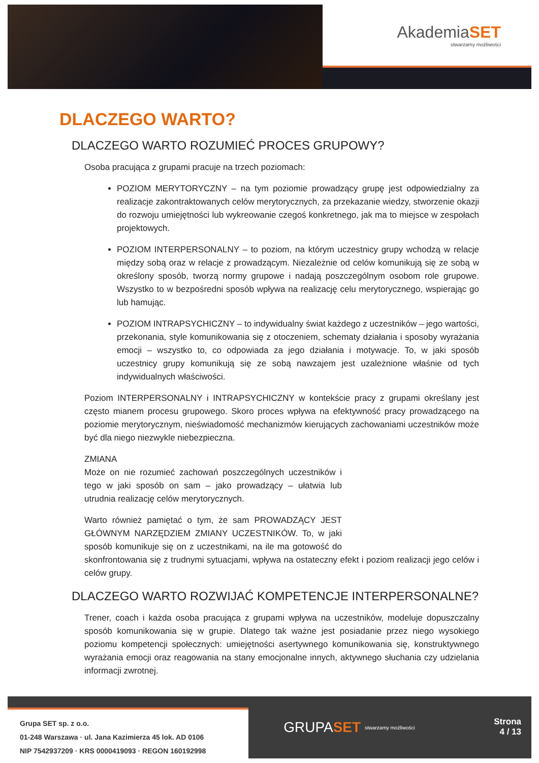AkademiaSET
stwarzamy możliwości
DLACZEGO WARTO?
DLACZEGO WARTO ROZUMIEĆ PROCES GRUPOWY?
Osoba pracująca z grupami pracuje na trzech poziomach:
POZIOM MERYTORYCZNY – na tym poziomie prowadzący grupę jest odpowiedzialny za realizacje zakontraktowanych celów merytorycznych, za przekazanie wiedzy, stworzenie okazji do rozwoju umiejętności lub wykreowanie czegoś konkretnego, jak ma to miejsce w zespołach projektowych.
POZIOM INTERPERSONALNY – to poziom, na którym uczestnicy grupy wchodzą w relacje między sobą oraz w relacje z prowadzącym. Niezależnie od celów komunikują się ze sobą w określony sposób, tworzą normy grupowe i nadają poszczególnym osobom role grupowe. Wszystko to w bezpośredni sposób wpływa na realizację celu merytorycznego, wspierając go lub hamując.
POZIOM INTRAPSYCHICZNY – to indywidualny świat każdego z uczestników – jego wartości, przekonania, style komunikowania się z otoczeniem, schematy działania i sposoby wyrażania emocji – wszystko to, co odpowiada za jego działania i motywacje. To, w jaki sposób uczestnicy grupy komunikują się ze sobą nawzajem jest uzależnione właśnie od tych indywidualnych właściwości.
Poziom INTERPERSONALNY i INTRAPSYCHICZNY w kontekście pracy z grupami określany jest często mianem procesu grupowego. Skoro proces wpływa na efektywność pracy prowadzącego na poziomie merytorycznym, nieświadomość mechanizmów kierujących zachowaniami uczestników może być dla niego niezwykle niebezpieczna.
ZMIANA
Może on nie rozumieć zachowań poszczególnych uczestników i tego w jaki sposób on sam – jako prowadzący – ułatwia lub utrudnia realizację celów merytorycznych.
Warto również pamiętać o tym, że sam PROWADZĄCY JEST GŁÓWNYM NARZĘDZIEM ZMIANY UCZESTNIKÓW. To, w jaki sposób komunikuje się on z uczestnikami, na ile ma gotowość do skonfrontowania się z trudnymi sytuacjami, wpływa na ostateczny efekt i poziom realizacji jego celów i celów grupy.
DLACZEGO WARTO ROZWIJAĆ KOMPETENCJE INTERPERSONALNE?
Trener, coach i każda osoba pracująca z grupami wpływa na uczestników, modeluje dopuszczalny sposób komunikowania się w grupie. Dlatego tak ważne jest posiadanie przez niego wysokiego poziomu kompetencji społecznych: umiejętności asertywnego komunikowania się, konstruktywnego wyrażania emocji oraz reagowania na stany emocjonalne innych, aktywnego słuchania czy udzielania informacji zwrotnej.
Grupa SET sp. z o.o.
01-248 Warszawa · ul. Jana Kazimierza 45 lok. AD 0106
NIP 7542937209 · KRS 0000419093 · REGON 160192998
GRUPA SET stwarzamy możliwości
Strona
4 / 13